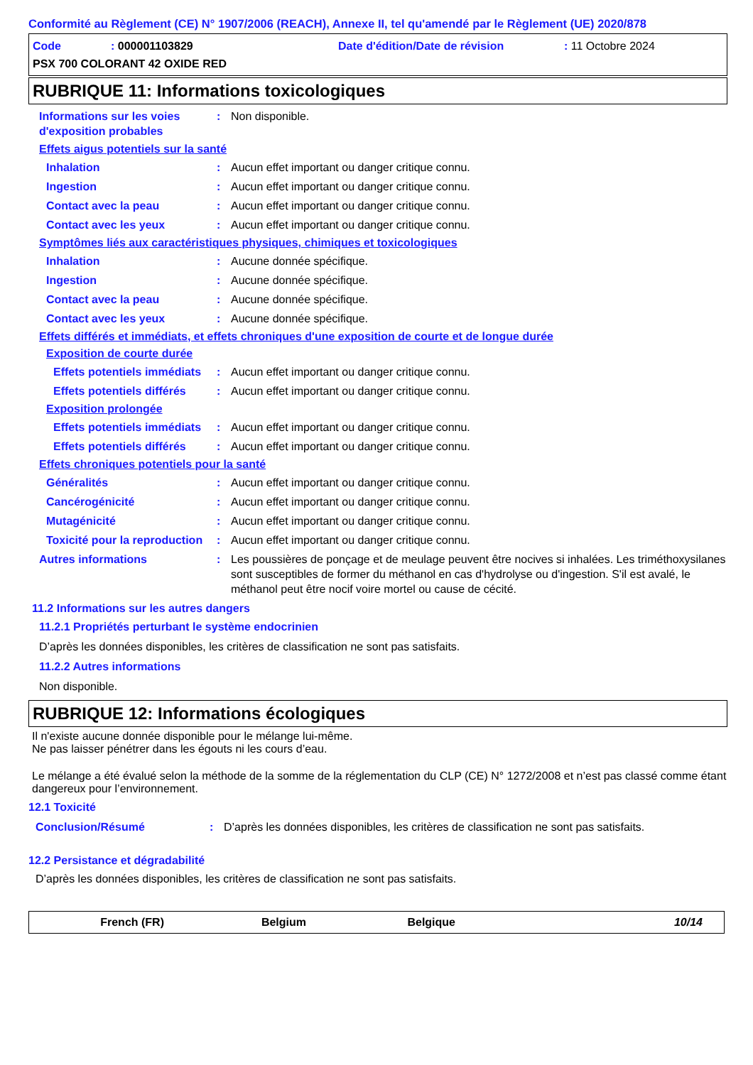Conformité au Règlement (CE) N° 1907/2006 (REACH), Annexe II, tel qu'amendé par le Règlement (UE) 2020/878
Code: 000001103829 Date d'édition/Date de révision: 11 Octobre 2024
PSX 700 COLORANT 42 OXIDE RED
RUBRIQUE 11: Informations toxicologiques
Informations sur les voies d'exposition probables: Non disponible.
Effets aigus potentiels sur la santé
Inhalation: Aucun effet important ou danger critique connu.
Ingestion: Aucun effet important ou danger critique connu.
Contact avec la peau: Aucun effet important ou danger critique connu.
Contact avec les yeux: Aucun effet important ou danger critique connu.
Symptômes liés aux caractéristiques physiques, chimiques et toxicologiques
Inhalation: Aucune donnée spécifique.
Ingestion: Aucune donnée spécifique.
Contact avec la peau: Aucune donnée spécifique.
Contact avec les yeux: Aucune donnée spécifique.
Effets différés et immédiats, et effets chroniques d'une exposition de courte et de longue durée
Exposition de courte durée
Effets potentiels immédiats: Aucun effet important ou danger critique connu.
Effets potentiels différés: Aucun effet important ou danger critique connu.
Exposition prolongée
Effets potentiels immédiats: Aucun effet important ou danger critique connu.
Effets potentiels différés: Aucun effet important ou danger critique connu.
Effets chroniques potentiels pour la santé
Généralités: Aucun effet important ou danger critique connu.
Cancérogénicité: Aucun effet important ou danger critique connu.
Mutagénicité: Aucun effet important ou danger critique connu.
Toxicité pour la reproduction: Aucun effet important ou danger critique connu.
Autres informations: Les poussières de ponçage et de meulage peuvent être nocives si inhalées. Les triméthoxysilanes sont susceptibles de former du méthanol en cas d'hydrolyse ou d'ingestion. S'il est avalé, le méthanol peut être nocif voire mortel ou cause de cécité.
11.2 Informations sur les autres dangers
11.2.1 Propriétés perturbant le système endocrinien
D’après les données disponibles, les critères de classification ne sont pas satisfaits.
11.2.2 Autres informations
Non disponible.
RUBRIQUE 12: Informations écologiques
Il n'existe aucune donnée disponible pour le mélange lui-même.
Ne pas laisser pénétrer dans les égouts ni les cours d’eau.
Le mélange a été évalué selon la méthode de la somme de la réglementation du CLP (CE) N° 1272/2008 et n’est pas classé comme étant dangereux pour l’environnement.
12.1 Toxicité
Conclusion/Résumé: D’après les données disponibles, les critères de classification ne sont pas satisfaits.
12.2 Persistance et dégradabilité
D’après les données disponibles, les critères de classification ne sont pas satisfaits.
French (FR) Belgium Belgique 10/14